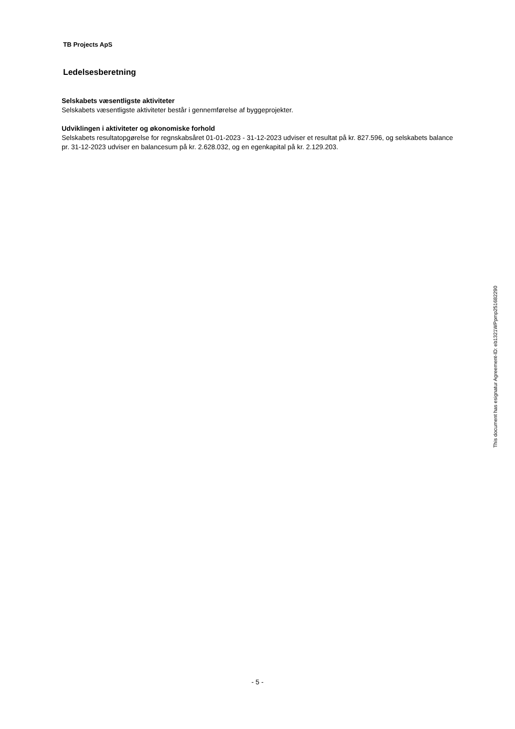TB Projects ApS
Ledelsesberetning
Selskabets væsentligste aktiviteter
Selskabets væsentligste aktiviteter består i gennemførelse af byggeprojekter.
Udviklingen i aktiviteter og økonomiske forhold
Selskabets resultatopgørelse for regnskabsåret 01-01-2023 - 31-12-2023 udviser et resultat på kr. 827.596, og selskabets balance pr. 31-12-2023 udviser en balancesum på kr. 2.628.032, og en egenkapital på kr. 2.129.203.
This document has esignatur Agreement-ID: eb1321WPpmp251682290
- 5 -